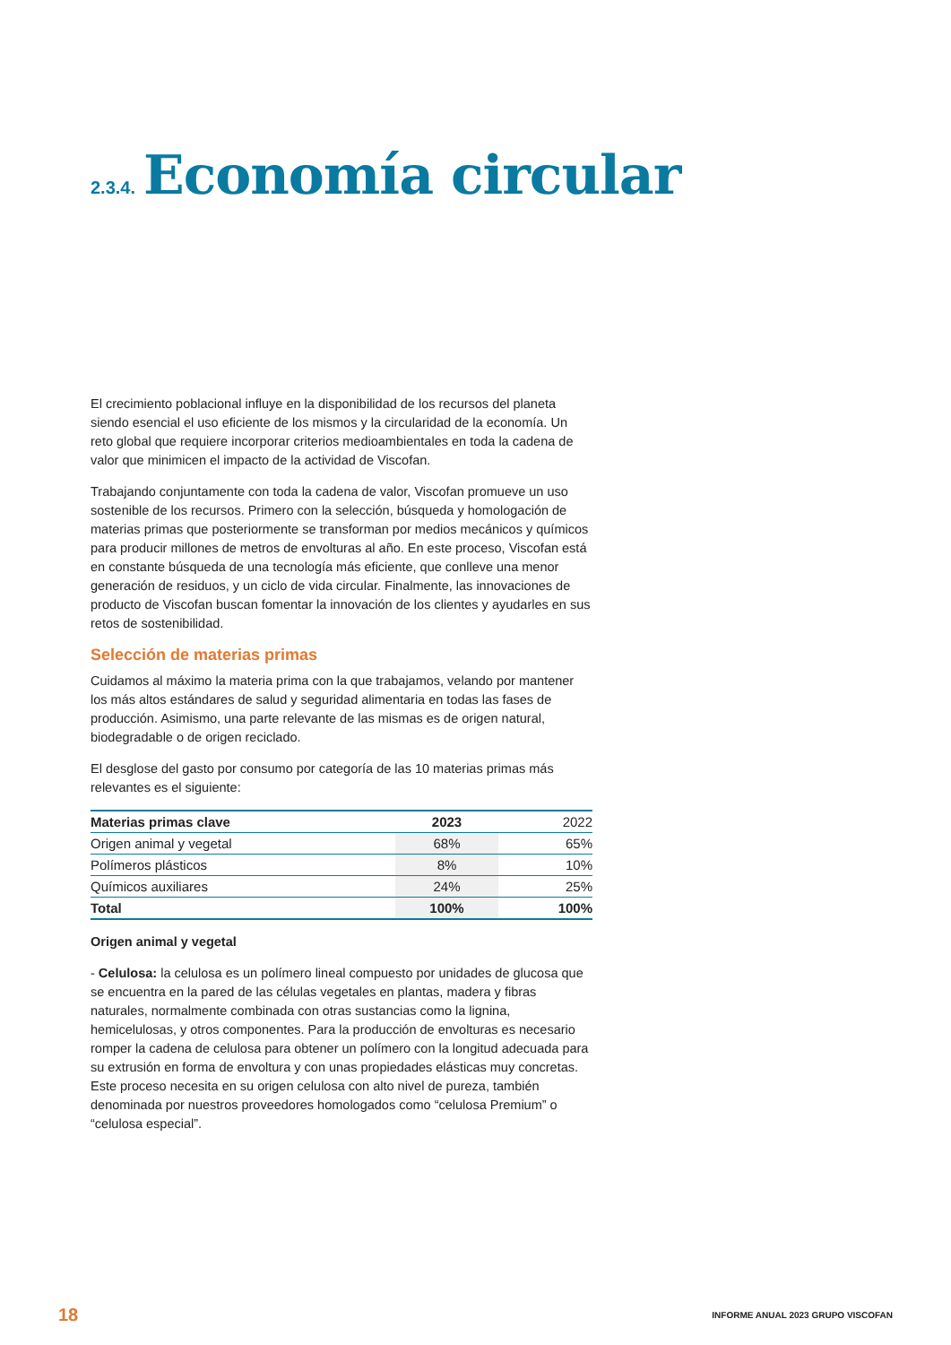2.3.4. Economía circular
El crecimiento poblacional influye en la disponibilidad de los recursos del planeta siendo esencial el uso eficiente de los mismos y la circularidad de la economía. Un reto global que requiere incorporar criterios medioambientales en toda la cadena de valor que minimicen el impacto de la actividad de Viscofan.
Trabajando conjuntamente con toda la cadena de valor, Viscofan promueve un uso sostenible de los recursos. Primero con la selección, búsqueda y homologación de materias primas que posteriormente se transforman por medios mecánicos y químicos para producir millones de metros de envolturas al año. En este proceso, Viscofan está en constante búsqueda de una tecnología más eficiente, que conlleve una menor generación de residuos, y un ciclo de vida circular. Finalmente, las innovaciones de producto de Viscofan buscan fomentar la innovación de los clientes y ayudarles en sus retos de sostenibilidad.
Selección de materias primas
Cuidamos al máximo la materia prima con la que trabajamos, velando por mantener los más altos estándares de salud y seguridad alimentaria en todas las fases de producción. Asimismo, una parte relevante de las mismas es de origen natural, biodegradable o de origen reciclado.
El desglose del gasto por consumo por categoría de las 10 materias primas más relevantes es el siguiente:
| Materias primas clave | 2023 | 2022 |
| --- | --- | --- |
| Origen animal y vegetal | 68% | 65% |
| Polímeros plásticos | 8% | 10% |
| Químicos auxiliares | 24% | 25% |
| Total | 100% | 100% |
Origen animal y vegetal
- Celulosa: la celulosa es un polímero lineal compuesto por unidades de glucosa que se encuentra en la pared de las células vegetales en plantas, madera y fibras naturales, normalmente combinada con otras sustancias como la lignina, hemicelulosas, y otros componentes. Para la producción de envolturas es necesario romper la cadena de celulosa para obtener un polímero con la longitud adecuada para su extrusión en forma de envoltura y con unas propiedades elásticas muy concretas. Este proceso necesita en su origen celulosa con alto nivel de pureza, también denominada por nuestros proveedores homologados como “celulosa Premium” o “celulosa especial”.
18 INFORME ANUAL 2023 GRUPO VISCOFAN